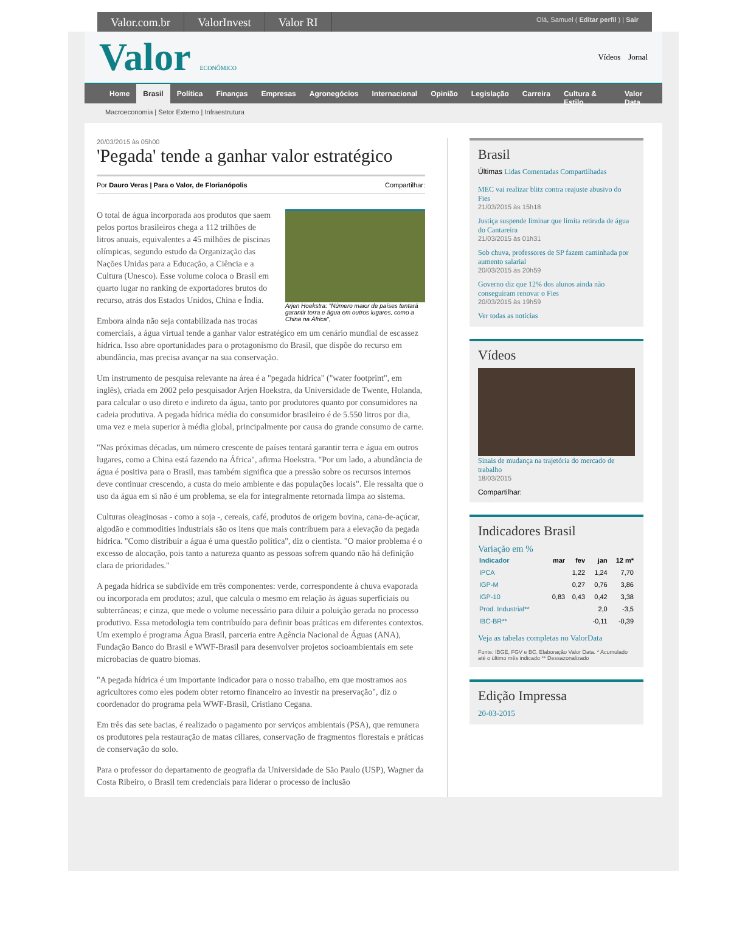Valor.com.br ValorInvest Valor RI
Olá, Samuel ( Editar perfil ) | Sair
Valor ECONÔMICO
Vídeos Jornal
Home Brasil Política Finanças Empresas Agronegócios Internacional Opinião Legislação Carreira Cultura & Estilo Valor Data
Macroeconomia | Setor Externo | Infraestrutura
20/03/2015 às 05h00
'Pegada' tende a ganhar valor estratégico
Por Dauro Veras | Para o Valor, de Florianópolis Compartilhar:
Arjen Hoekstra: "Número maior de países tentará garantir terra e água em outros lugares, como a China na África",
O total de água incorporada aos produtos que saem pelos portos brasileiros chega a 112 trilhões de litros anuais, equivalentes a 45 milhões de piscinas olímpicas, segundo estudo da Organização das Nações Unidas para a Educação, a Ciência e a Cultura (Unesco). Esse volume coloca o Brasil em quarto lugar no ranking de exportadores brutos do recurso, atrás dos Estados Unidos, China e Índia.
Embora ainda não seja contabilizada nas trocas comerciais, a água virtual tende a ganhar valor estratégico em um cenário mundial de escassez hídrica. Isso abre oportunidades para o protagonismo do Brasil, que dispõe do recurso em abundância, mas precisa avançar na sua conservação.
Um instrumento de pesquisa relevante na área é a "pegada hídrica" ("water footprint", em inglês), criada em 2002 pelo pesquisador Arjen Hoekstra, da Universidade de Twente, Holanda, para calcular o uso direto e indireto da água, tanto por produtores quanto por consumidores na cadeia produtiva. A pegada hídrica média do consumidor brasileiro é de 5.550 litros por dia, uma vez e meia superior à média global, principalmente por causa do grande consumo de carne.
"Nas próximas décadas, um número crescente de países tentará garantir terra e água em outros lugares, como a China está fazendo na África", afirma Hoekstra. "Por um lado, a abundância de água é positiva para o Brasil, mas também significa que a pressão sobre os recursos internos deve continuar crescendo, a custa do meio ambiente e das populações locais". Ele ressalta que o uso da água em si não é um problema, se ela for integralmente retornada limpa ao sistema.
Culturas oleaginosas - como a soja -, cereais, café, produtos de origem bovina, cana-de-açúcar, algodão e commodities industriais são os itens que mais contribuem para a elevação da pegada hídrica. "Como distribuir a água é uma questão política", diz o cientista. "O maior problema é o excesso de alocação, pois tanto a natureza quanto as pessoas sofrem quando não há definição clara de prioridades."
A pegada hídrica se subdivide em três componentes: verde, correspondente à chuva evaporada ou incorporada em produtos; azul, que calcula o mesmo em relação às águas superficiais ou subterrâneas; e cinza, que mede o volume necessário para diluir a poluição gerada no processo produtivo. Essa metodologia tem contribuído para definir boas práticas em diferentes contextos. Um exemplo é programa Água Brasil, parceria entre Agência Nacional de Águas (ANA), Fundação Banco do Brasil e WWF-Brasil para desenvolver projetos socioambientais em sete microbacias de quatro biomas.
"A pegada hídrica é um importante indicador para o nosso trabalho, em que mostramos aos agricultores como eles podem obter retorno financeiro ao investir na preservação", diz o coordenador do programa pela WWF-Brasil, Cristiano Cegana.
Em três das sete bacias, é realizado o pagamento por serviços ambientais (PSA), que remunera os produtores pela restauração de matas ciliares, conservação de fragmentos florestais e práticas de conservação do solo.
Para o professor do departamento de geografia da Universidade de São Paulo (USP), Wagner da Costa Ribeiro, o Brasil tem credenciais para liderar o processo de inclusão
Brasil
Últimas Lidas Comentadas Compartilhadas
MEC vai realizar blitz contra reajuste abusivo do Fies
21/03/2015 às 15h18
Justiça suspende liminar que limita retirada de água do Cantareira
21/03/2015 às 01h31
Sob chuva, professores de SP fazem caminhada por aumento salarial
20/03/2015 às 20h59
Governo diz que 12% dos alunos ainda não conseguiram renovar o Fies
20/03/2015 às 19h59
Ver todas as notícias
Vídeos
Sinais de mudança na trajetória do mercado de trabalho
18/03/2015
Compartilhar:
Indicadores Brasil
Variação em %
| Indicador | mar | fev | jan | 12 m* |
| --- | --- | --- | --- | --- |
| IPCA | | 1,22 | 1,24 | 7,70 |
| IGP-M | | 0,27 | 0,76 | 3,86 |
| IGP-10 | 0,83 | 0,43 | 0,42 | 3,38 |
| Prod. Industrial** | | | 2,0 | -3,5 |
| IBC-BR** | | | -0,11 | -0,39 |
Veja as tabelas completas no ValorData
Fonte: IBGE, FGV e BC. Elaboração Valor Data. * Acumulado até o último mês indicado ** Dessazonalizado
Edição Impressa
20-03-2015